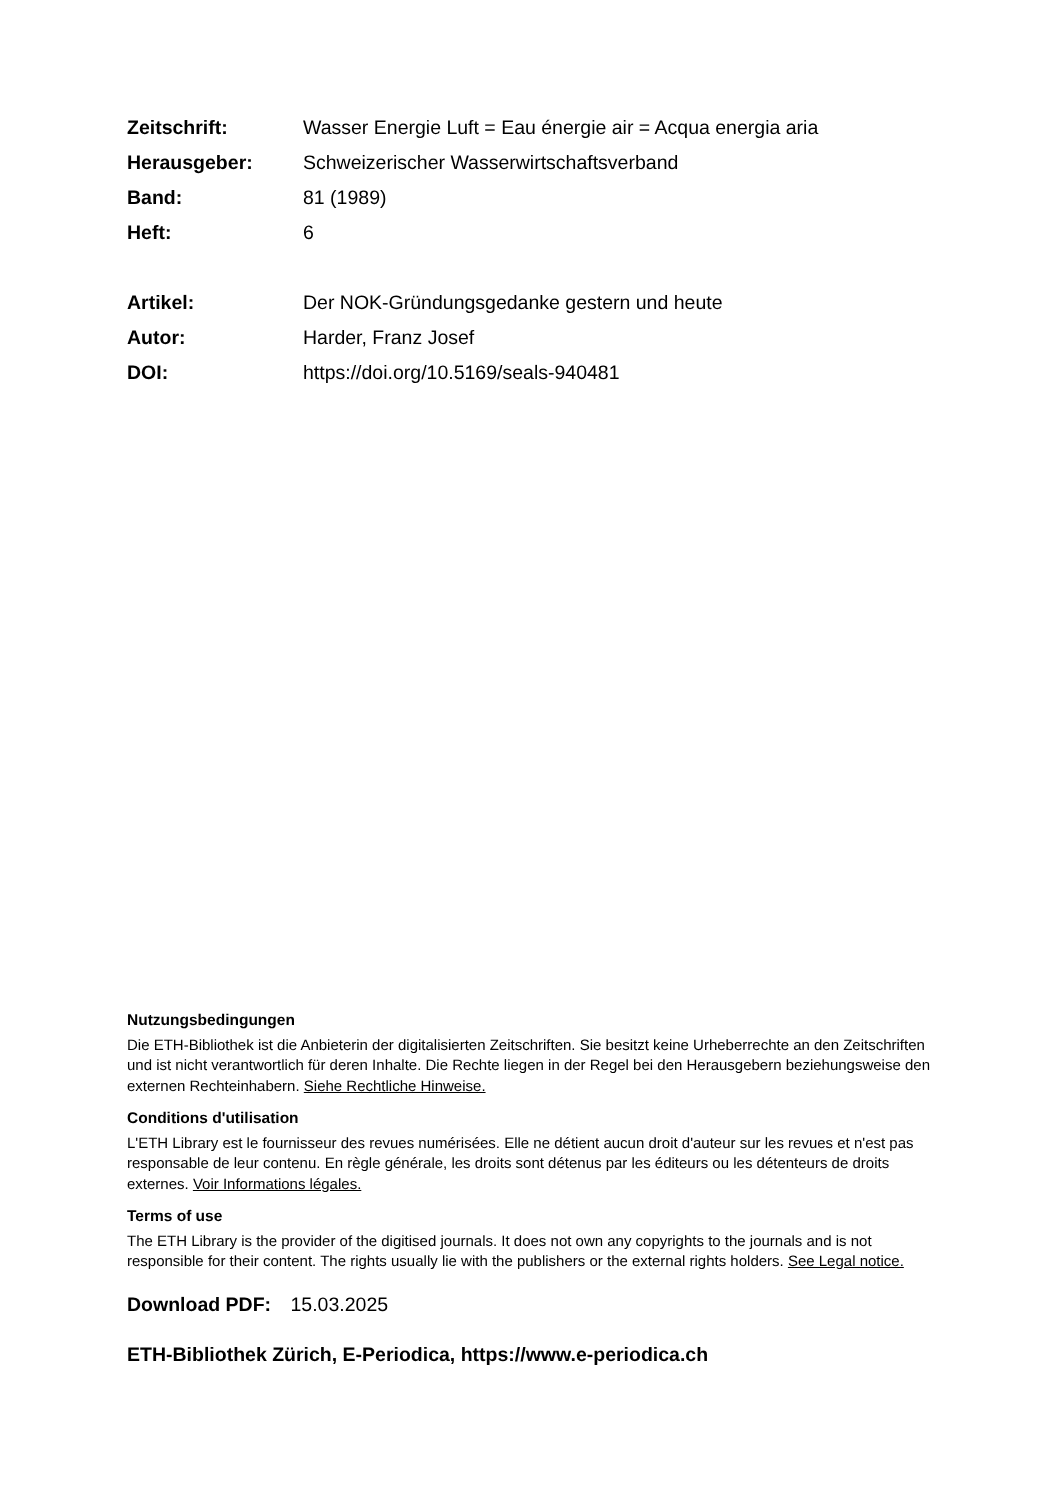| Zeitschrift: | Wasser Energie Luft = Eau énergie air = Acqua energia aria |
| Herausgeber: | Schweizerischer Wasserwirtschaftsverband |
| Band: | 81 (1989) |
| Heft: | 6 |
| Artikel: | Der NOK-Gründungsgedanke gestern und heute |
| Autor: | Harder, Franz Josef |
| DOI: | https://doi.org/10.5169/seals-940481 |
Nutzungsbedingungen
Die ETH-Bibliothek ist die Anbieterin der digitalisierten Zeitschriften. Sie besitzt keine Urheberrechte an den Zeitschriften und ist nicht verantwortlich für deren Inhalte. Die Rechte liegen in der Regel bei den Herausgebern beziehungsweise den externen Rechteinhabern. Siehe Rechtliche Hinweise.
Conditions d'utilisation
L'ETH Library est le fournisseur des revues numérisées. Elle ne détient aucun droit d'auteur sur les revues et n'est pas responsable de leur contenu. En règle générale, les droits sont détenus par les éditeurs ou les détenteurs de droits externes. Voir Informations légales.
Terms of use
The ETH Library is the provider of the digitised journals. It does not own any copyrights to the journals and is not responsible for their content. The rights usually lie with the publishers or the external rights holders. See Legal notice.
Download PDF: 15.03.2025
ETH-Bibliothek Zürich, E-Periodica, https://www.e-periodica.ch